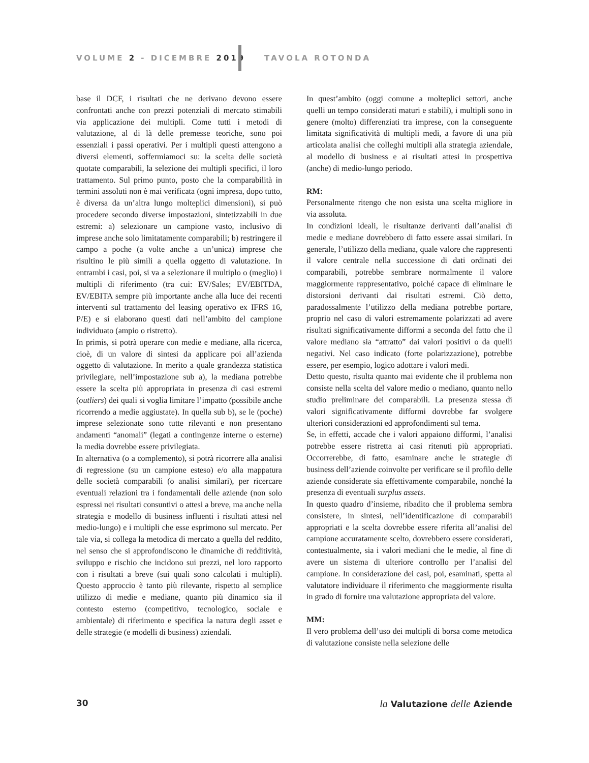VOLUME 2 - DICEMBRE 2019 TAVOLA ROTONDA
base il DCF, i risultati che ne derivano devono essere confrontati anche con prezzi potenziali di mercato stimabili via applicazione dei multipli. Come tutti i metodi di valutazione, al di là delle premesse teoriche, sono poi essenziali i passi operativi. Per i multipli questi attengono a diversi elementi, soffermiamoci su: la scelta delle società quotate comparabili, la selezione dei multipli specifici, il loro trattamento. Sul primo punto, posto che la comparabilità in termini assoluti non è mai verificata (ogni impresa, dopo tutto, è diversa da un’altra lungo molteplici dimensioni), si può procedere secondo diverse impostazioni, sintetizzabili in due estremi: a) selezionare un campione vasto, inclusivo di imprese anche solo limitatamente comparabili; b) restringere il campo a poche (a volte anche a un’unica) imprese che risultino le più simili a quella oggetto di valutazione. In entrambi i casi, poi, si va a selezionare il multiplo o (meglio) i multipli di riferimento (tra cui: EV/Sales; EV/EBITDA, EV/EBITA sempre più importante anche alla luce dei recenti interventi sul trattamento del leasing operativo ex IFRS 16, P/E) e si elaborano questi dati nell’ambito del campione individuato (ampio o ristretto).
In primis, si potrà operare con medie e mediane, alla ricerca, cioè, di un valore di sintesi da applicare poi all’azienda oggetto di valutazione. In merito a quale grandezza statistica privilegiare, nell’impostazione sub a), la mediana potrebbe essere la scelta più appropriata in presenza di casi estremi (outliers) dei quali si voglia limitare l’impatto (possibile anche ricorrendo a medie aggiustate). In quella sub b), se le (poche) imprese selezionate sono tutte rilevanti e non presentano andamenti “anomali” (legati a contingenze interne o esterne) la media dovrebbe essere privilegiata.
In alternativa (o a complemento), si potrà ricorrere alla analisi di regressione (su un campione esteso) e/o alla mappatura delle società comparabili (o analisi similari), per ricercare eventuali relazioni tra i fondamentali delle aziende (non solo espressi nei risultati consuntivi o attesi a breve, ma anche nella strategia e modello di business influenti i risultati attesi nel medio-lungo) e i multipli che esse esprimono sul mercato. Per tale via, si collega la metodica di mercato a quella del reddito, nel senso che si approfondiscono le dinamiche di redditività, sviluppo e rischio che incidono sui prezzi, nel loro rapporto con i risultati a breve (sui quali sono calcolati i multipli). Questo approccio è tanto più rilevante, rispetto al semplice utilizzo di medie e mediane, quanto più dinamico sia il contesto esterno (competitivo, tecnologico, sociale e ambientale) di riferimento e specifica la natura degli asset e delle strategie (e modelli di business) aziendali.
In quest’ambito (oggi comune a molteplici settori, anche quelli un tempo considerati maturi e stabili), i multipli sono in genere (molto) differenziati tra imprese, con la conseguente limitata significatività di multipli medi, a favore di una più articolata analisi che colleghi multipli alla strategia aziendale, al modello di business e ai risultati attesi in prospettiva (anche) di medio-lungo periodo.
RM:
Personalmente ritengo che non esista una scelta migliore in via assoluta.
In condizioni ideali, le risultanze derivanti dall’analisi di medie e mediane dovrebbero di fatto essere assai similari. In generale, l’utilizzo della mediana, quale valore che rappresenti il valore centrale nella successione di dati ordinati dei comparabili, potrebbe sembrare normalmente il valore maggiormente rappresentativo, poiché capace di eliminare le distorsioni derivanti dai risultati estremi. Ciò detto, paradossalmente l’utilizzo della mediana potrebbe portare, proprio nel caso di valori estremamente polarizzati ad avere risultati significativamente difformi a seconda del fatto che il valore mediano sia “attratto” dai valori positivi o da quelli negativi. Nel caso indicato (forte polarizzazione), potrebbe essere, per esempio, logico adottare i valori medi.
Detto questo, risulta quanto mai evidente che il problema non consiste nella scelta del valore medio o mediano, quanto nello studio preliminare dei comparabili. La presenza stessa di valori significativamente difformi dovrebbe far svolgere ulteriori considerazioni ed approfondimenti sul tema.
Se, in effetti, accade che i valori appaiono difformi, l’analisi potrebbe essere ristretta ai casi ritenuti più appropriati. Occorrerebbe, di fatto, esaminare anche le strategie di business dell’aziende coinvolte per verificare se il profilo delle aziende considerate sia effettivamente comparabile, nonché la presenza di eventuali surplus assets.
In questo quadro d’insieme, ribadito che il problema sembra consistere, in sintesi, nell’identificazione di comparabili appropriati e la scelta dovrebbe essere riferita all’analisi del campione accuratamente scelto, dovrebbero essere considerati, contestualmente, sia i valori mediani che le medie, al fine di avere un sistema di ulteriore controllo per l’analisi del campione. In considerazione dei casi, poi, esaminati, spetta al valutatore individuare il riferimento che maggiormente risulta in grado di fornire una valutazione appropriata del valore.
MM:
Il vero problema dell’uso dei multipli di borsa come metodica di valutazione consiste nella selezione delle
30 la Valutazione delle Aziende